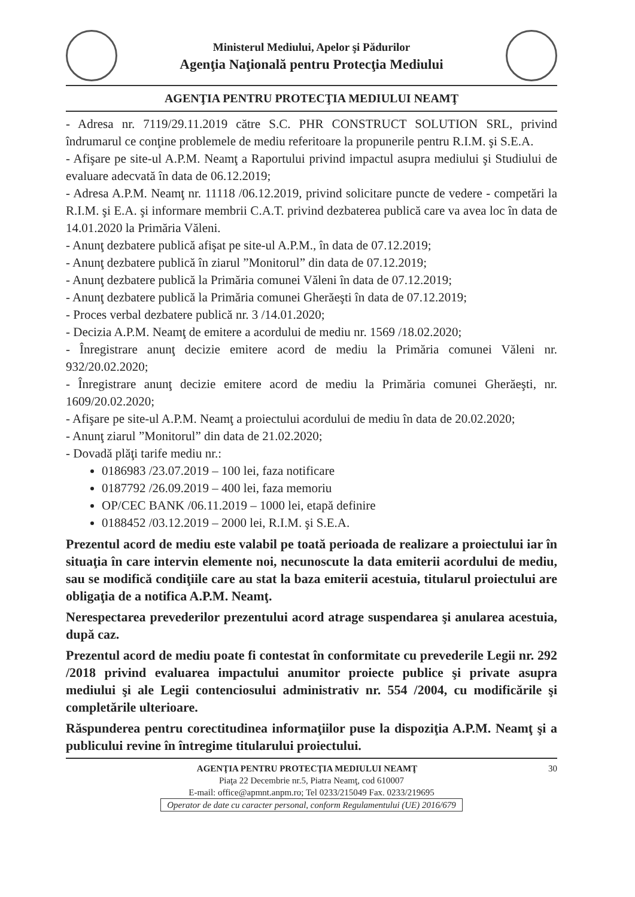Ministerul Mediului, Apelor şi Pădurilor
Agenţia Naţională pentru Protecţia Mediului
AGENŢIA PENTRU PROTECŢIA MEDIULUI NEAMŢ
- Adresa nr. 7119/29.11.2019 către S.C. PHR CONSTRUCT SOLUTION SRL, privind îndrumarul ce conţine problemele de mediu referitoare la propunerile pentru R.I.M. şi S.E.A.
- Afişare pe site-ul A.P.M. Neamţ a Raportului privind impactul asupra mediului şi Studiului de evaluare adecvată în data de 06.12.2019;
- Adresa A.P.M. Neamţ nr. 11118 /06.12.2019, privind solicitare puncte de vedere - competări la R.I.M. şi E.A. şi informare membrii C.A.T. privind dezbaterea publică care va avea loc în data de 14.01.2020 la Primăria Văleni.
- Anunţ dezbatere publică afişat pe site-ul A.P.M., în data de 07.12.2019;
- Anunţ dezbatere publică în ziarul ”Monitorul” din data de 07.12.2019;
- Anunţ dezbatere publică la Primăria comunei Văleni în data de 07.12.2019;
- Anunţ dezbatere publică la Primăria comunei Gherăeşti în data de 07.12.2019;
- Proces verbal dezbatere publică nr. 3 /14.01.2020;
- Decizia A.P.M. Neamţ de emitere a acordului de mediu nr. 1569 /18.02.2020;
- Înregistrare anunţ decizie emitere acord de mediu la Primăria comunei Văleni nr. 932/20.02.2020;
- Înregistrare anunţ decizie emitere acord de mediu la Primăria comunei Gherăeşti, nr. 1609/20.02.2020;
- Afişare pe site-ul A.P.M. Neamţ a proiectului acordului de mediu în data de 20.02.2020;
- Anunţ ziarul ”Monitorul” din data de 21.02.2020;
- Dovadă plăţi tarife mediu nr.:
0186983 /23.07.2019 – 100 lei, faza notificare
0187792 /26.09.2019 – 400 lei, faza memoriu
OP/CEC BANK /06.11.2019 – 1000 lei, etapă definire
0188452 /03.12.2019 – 2000 lei, R.I.M. şi S.E.A.
Prezentul acord de mediu este valabil pe toată perioada de realizare a proiectului iar în situaţia în care intervin elemente noi, necunoscute la data emiterii acordului de mediu, sau se modifică condiţiile care au stat la baza emiterii acestuia, titularul proiectului are obligaţia de a notifica A.P.M. Neamţ.
Nerespectarea prevederilor prezentului acord atrage suspendarea şi anularea acestuia, după caz.
Prezentul acord de mediu poate fi contestat în conformitate cu prevederile Legii nr. 292 /2018 privind evaluarea impactului anumitor proiecte publice şi private asupra mediului şi ale Legii contenciosului administrativ nr. 554 /2004, cu modificările şi completările ulterioare.
Răspunderea pentru corectitudinea informaţiilor puse la dispoziţia A.P.M. Neamţ şi a publicului revine în întregime titularului proiectului.
AGENŢIA PENTRU PROTECŢIA MEDIULUI NEAMŢ 30
Piaţa 22 Decembrie nr.5, Piatra Neamţ, cod 610007
E-mail: office@apmnt.anpm.ro; Tel 0233/215049 Fax. 0233/219695
Operator de date cu caracter personal, conform Regulamentului (UE) 2016/679